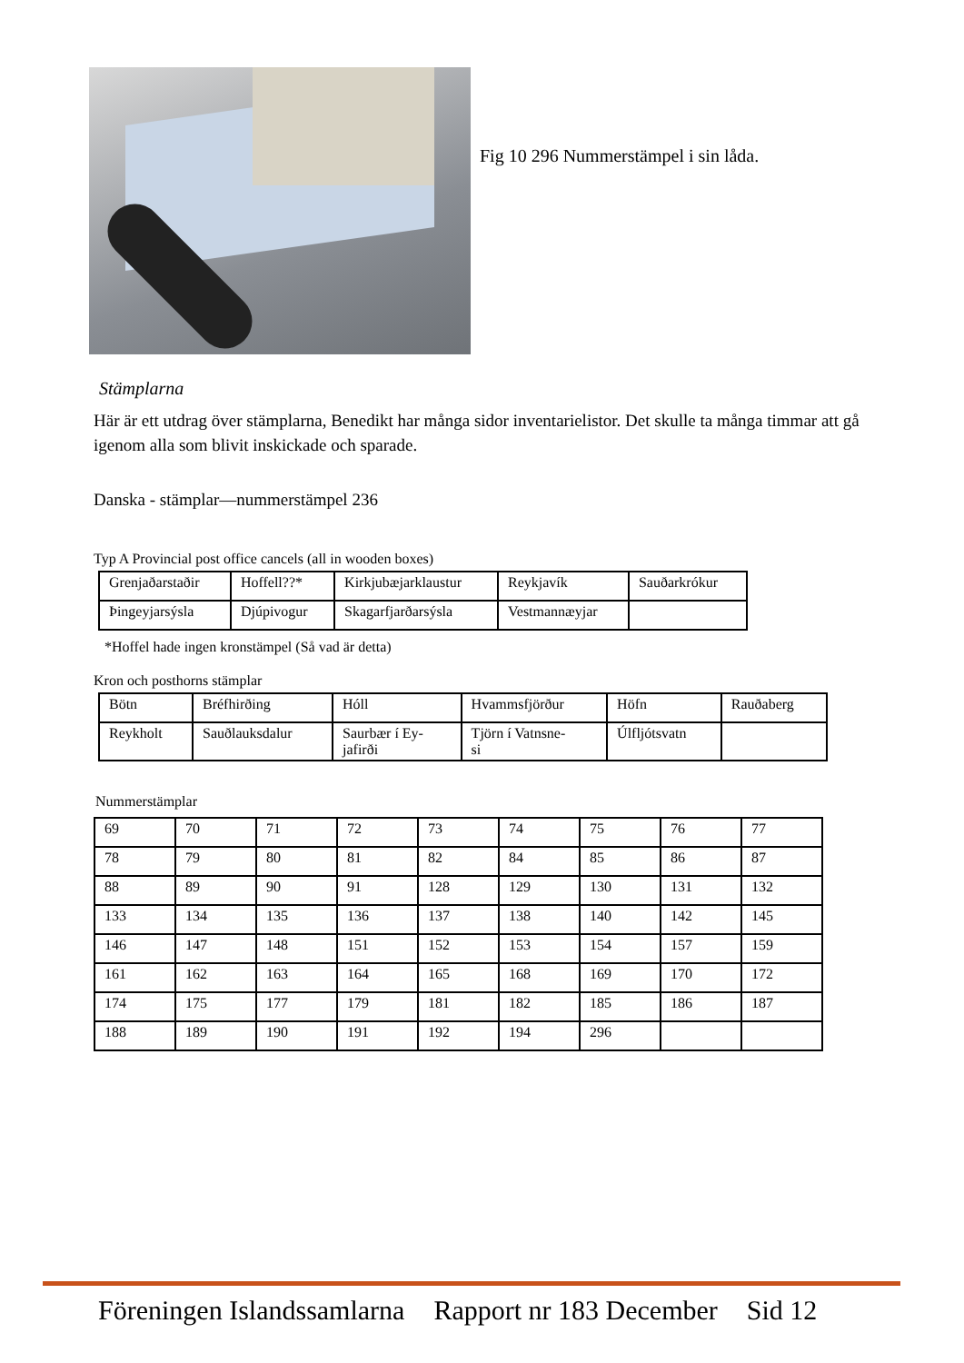Fig 10 296 Nummerstämpel i sin låda.
Stämplarna
Här är ett utdrag över stämplarna, Benedikt har många sidor inventarielistor. Det skulle ta många timmar att gå igenom alla som blivit inskickade och sparade.
Danska - stämplar—nummerstämpel 236
Typ A Provincial post office cancels (all in wooden boxes)
| Grenjaðarstaðir | Hoffell??* | Kirkjubæjarklaustur | Reykjavík | Sauðarkrókur |
| Þingeyjarsýsla | Djúpivogur | Skagarfjarðarsýsla | Vestmannæyjar | |
*Hoffel hade ingen kronstämpel (Så vad är detta)
Kron och posthorns stämplar
| Bötn | Bréfhirðing | Hóll | Hvammsfjörður | Höfn | Rauðaberg |
| Reykholt | Sauðlauksdalur | Saurbær í Ey- jafirði | Tjörn í Vatnsne- si | Úlfljótsvatn | |
Nummerstämplar
| 69 | 70 | 71 | 72 | 73 | 74 | 75 | 76 | 77 |
| 78 | 79 | 80 | 81 | 82 | 84 | 85 | 86 | 87 |
| 88 | 89 | 90 | 91 | 128 | 129 | 130 | 131 | 132 |
| 133 | 134 | 135 | 136 | 137 | 138 | 140 | 142 | 145 |
| 146 | 147 | 148 | 151 | 152 | 153 | 154 | 157 | 159 |
| 161 | 162 | 163 | 164 | 165 | 168 | 169 | 170 | 172 |
| 174 | 175 | 177 | 179 | 181 | 182 | 185 | 186 | 187 |
| 188 | 189 | 190 | 191 | 192 | 194 | 296 | | |
Föreningen Islandssamlarna Rapport nr 183 December Sid 12